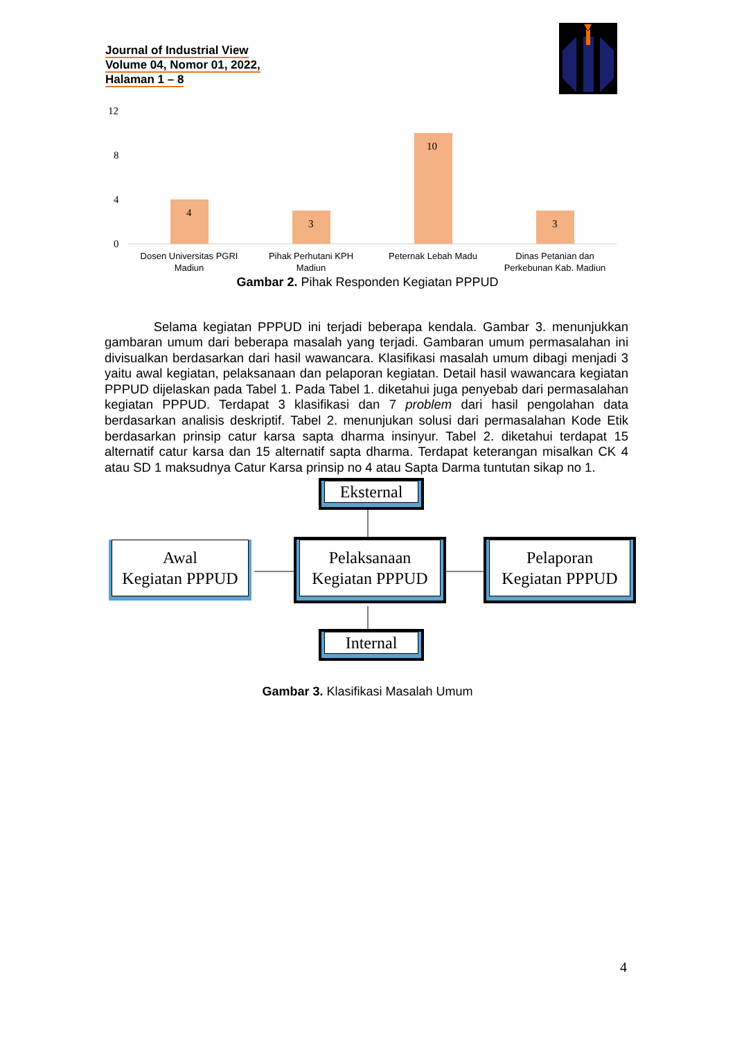Journal of Industrial View
Volume 04, Nomor 01, 2022,
Halaman 1 – 8
12
8
4
0
4
3
10
3
Dosen Universitas PGRI
Madiun
Pihak Perhutani KPH
Madiun
Peternak Lebah Madu
Dinas Petanian dan
Perkebunan Kab. Madiun
Gambar 2. Pihak Responden Kegiatan PPPUD
Selama kegiatan PPPUD ini terjadi beberapa kendala. Gambar 3. menunjukkan gambaran umum dari beberapa masalah yang terjadi. Gambaran umum permasalahan ini divisualkan berdasarkan dari hasil wawancara. Klasifikasi masalah umum dibagi menjadi 3 yaitu awal kegiatan, pelaksanaan dan pelaporan kegiatan. Detail hasil wawancara kegiatan PPPUD dijelaskan pada Tabel 1. Pada Tabel 1. diketahui juga penyebab dari permasalahan kegiatan PPPUD. Terdapat 3 klasifikasi dan 7 problem dari hasil pengolahan data berdasarkan analisis deskriptif. Tabel 2. menunjukan solusi dari permasalahan Kode Etik berdasarkan prinsip catur karsa sapta dharma insinyur. Tabel 2. diketahui terdapat 15 alternatif catur karsa dan 15 alternatif sapta dharma. Terdapat keterangan misalkan CK 4 atau SD 1 maksudnya Catur Karsa prinsip no 4 atau Sapta Darma tuntutan sikap no 1.
Eksternal
Awal
Kegiatan PPPUD
Pelaksanaan
Kegiatan PPPUD
Pelaporan
Kegiatan PPPUD
Internal
Gambar 3. Klasifikasi Masalah Umum
4